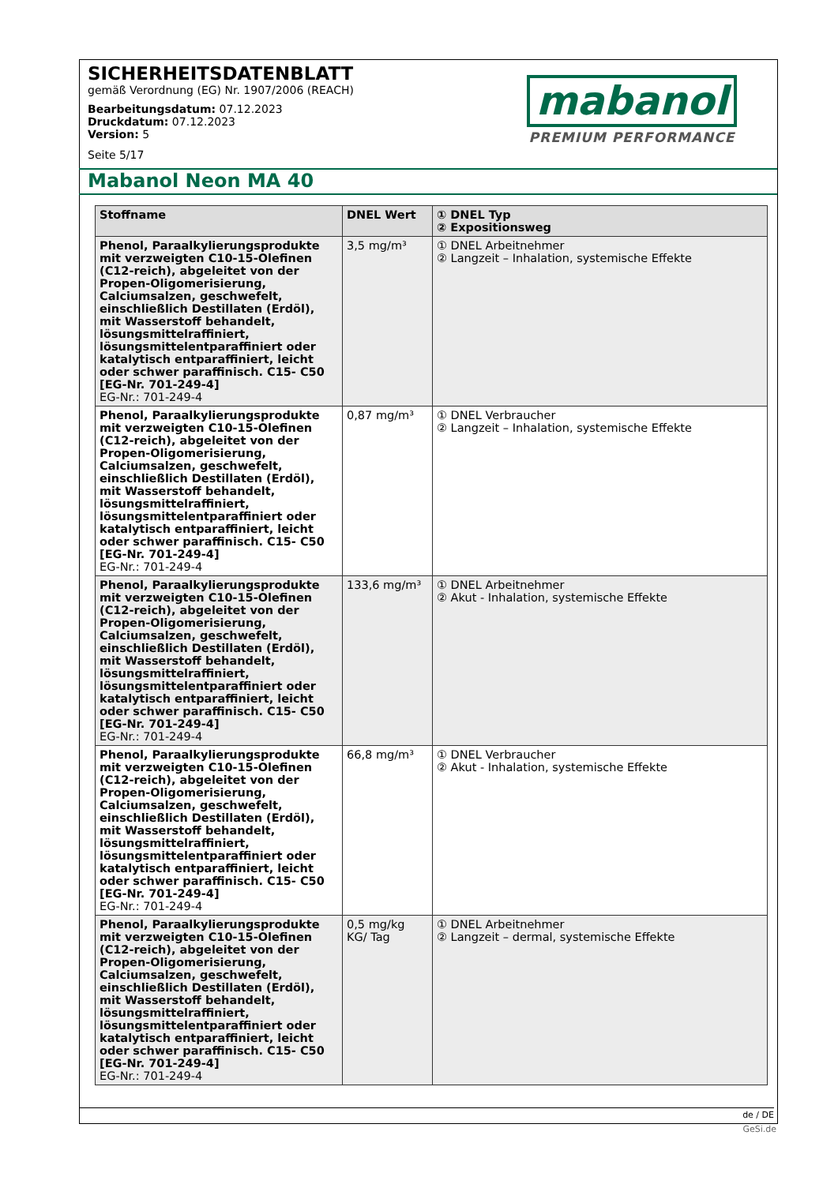SICHERHEITSDATENBLATT
gemäß Verordnung (EG) Nr. 1907/2006 (REACH)
Bearbeitungsdatum: 07.12.2023
Druckdatum: 07.12.2023
Version: 5
Seite 5/17
mabanol
PREMIUM PERFORMANCE
Mabanol Neon MA 40
| Stoffname | DNEL Wert | ① DNEL Typ ② Expositionsweg |
| --- | --- | --- |
| Phenol, Paraalkylierungsprodukte mit verzweigten C10-15-Olefinen (C12-reich), abgeleitet von der Propen-Oligomerisierung, Calciumsalzen, geschwefelt, einschließlich Destillaten (Erdöl), mit Wasserstoff behandelt, lösungsmittelraffiniert, lösungsmittelentparaffiniert oder katalytisch entparaffiniert, leicht oder schwer paraffinisch. C15- C50 [EG-Nr. 701-249-4] EG-Nr.: 701-249-4 | 3,5 mg/m³ | ① DNEL Arbeitnehmer ② Langzeit – Inhalation, systemische Effekte |
| Phenol, Paraalkylierungsprodukte mit verzweigten C10-15-Olefinen (C12-reich), abgeleitet von der Propen-Oligomerisierung, Calciumsalzen, geschwefelt, einschließlich Destillaten (Erdöl), mit Wasserstoff behandelt, lösungsmittelraffiniert, lösungsmittelentparaffiniert oder katalytisch entparaffiniert, leicht oder schwer paraffinisch. C15- C50 [EG-Nr. 701-249-4] EG-Nr.: 701-249-4 | 0,87 mg/m³ | ① DNEL Verbraucher ② Langzeit – Inhalation, systemische Effekte |
| Phenol, Paraalkylierungsprodukte mit verzweigten C10-15-Olefinen (C12-reich), abgeleitet von der Propen-Oligomerisierung, Calciumsalzen, geschwefelt, einschließlich Destillaten (Erdöl), mit Wasserstoff behandelt, lösungsmittelraffiniert, lösungsmittelentparaffiniert oder katalytisch entparaffiniert, leicht oder schwer paraffinisch. C15- C50 [EG-Nr. 701-249-4] EG-Nr.: 701-249-4 | 133,6 mg/m³ | ① DNEL Arbeitnehmer ② Akut - Inhalation, systemische Effekte |
| Phenol, Paraalkylierungsprodukte mit verzweigten C10-15-Olefinen (C12-reich), abgeleitet von der Propen-Oligomerisierung, Calciumsalzen, geschwefelt, einschließlich Destillaten (Erdöl), mit Wasserstoff behandelt, lösungsmittelraffiniert, lösungsmittelentparaffiniert oder katalytisch entparaffiniert, leicht oder schwer paraffinisch. C15- C50 [EG-Nr. 701-249-4] EG-Nr.: 701-249-4 | 66,8 mg/m³ | ① DNEL Verbraucher ② Akut - Inhalation, systemische Effekte |
| Phenol, Paraalkylierungsprodukte mit verzweigten C10-15-Olefinen (C12-reich), abgeleitet von der Propen-Oligomerisierung, Calciumsalzen, geschwefelt, einschließlich Destillaten (Erdöl), mit Wasserstoff behandelt, lösungsmittelraffiniert, lösungsmittelentparaffiniert oder katalytisch entparaffiniert, leicht oder schwer paraffinisch. C15- C50 [EG-Nr. 701-249-4] EG-Nr.: 701-249-4 | 0,5 mg/kg KG/ Tag | ① DNEL Arbeitnehmer ② Langzeit – dermal, systemische Effekte |
de / DE
GeSi.de